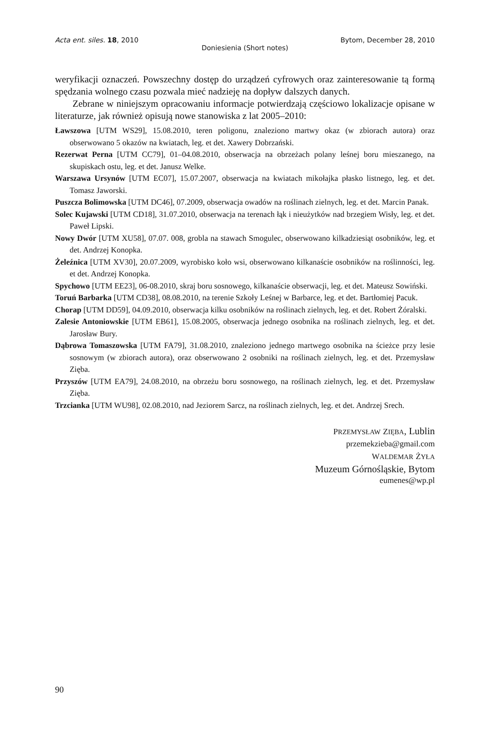Acta ent. siles. 18, 2010 Bytom, December 28, 2010
Doniesienia (Short notes)
weryfikacji oznaczeń. Powszechny dostęp do urządzeń cyfrowych oraz zainteresowanie tą formą spędzania wolnego czasu pozwala mieć nadzieję na dopływ dalszych danych.
Zebrane w niniejszym opracowaniu informacje potwierdzają częściowo lokalizacje opisane w literaturze, jak również opisują nowe stanowiska z lat 2005–2010:
Ławszowa [UTM WS29], 15.08.2010, teren poligonu, znaleziono martwy okaz (w zbiorach autora) oraz obserwowano 5 okazów na kwiatach, leg. et det. Xawery Dobrzański.
Rezerwat Perna [UTM CC79], 01–04.08.2010, obserwacja na obrzeżach polany leśnej boru mieszanego, na skupiskach ostu, leg. et det. Janusz Welke.
Warszawa Ursynów [UTM EC07], 15.07.2007, obserwacja na kwiatach mikołajka płasko listnego, leg. et det. Tomasz Jaworski.
Puszcza Bolimowska [UTM DC46], 07.2009, obserwacja owadów na roślinach zielnych, leg. et det. Marcin Panak.
Solec Kujawski [UTM CD18], 31.07.2010, obserwacja na terenach łąk i nieużytków nad brzegiem Wisły, leg. et det. Paweł Lipski.
Nowy Dwór [UTM XU58], 07.07. 008, grobla na stawach Smogulec, obserwowano kilkadziesiąt osobników, leg. et det. Andrzej Konopka.
Żeleźnica [UTM XV30], 20.07.2009, wyrobisko koło wsi, obserwowano kilkanaście osobników na roślinności, leg. et det. Andrzej Konopka.
Spychowo [UTM EE23], 06-08.2010, skraj boru sosnowego, kilkanaście obserwacji, leg. et det. Mateusz Sowiński.
Toruń Barbarka [UTM CD38], 08.08.2010, na terenie Szkoły Leśnej w Barbarce, leg. et det. Bartłomiej Pacuk.
Chorap [UTM DD59], 04.09.2010, obserwacja kilku osobników na roślinach zielnych, leg. et det. Robert Żóralski.
Zalesie Antoniowskie [UTM EB61], 15.08.2005, obserwacja jednego osobnika na roślinach zielnych, leg. et det. Jarosław Bury.
Dąbrowa Tomaszowska [UTM FA79], 31.08.2010, znaleziono jednego martwego osobnika na ścieżce przy lesie sosnowym (w zbiorach autora), oraz obserwowano 2 osobniki na roślinach zielnych, leg. et det. Przemysław Zięba.
Przyszów [UTM EA79], 24.08.2010, na obrzeżu boru sosnowego, na roślinach zielnych, leg. et det. Przemysław Zięba.
Trzcianka [UTM WU98], 02.08.2010, nad Jeziorem Sarcz, na roślinach zielnych, leg. et det. Andrzej Srech.
PRZEMYSŁAW ZIĘBA, Lublin
przemekzieba@gmail.com
WALDEMAR ŻYŁA
Muzeum Górnośląskie, Bytom
eumenes@wp.pl
90